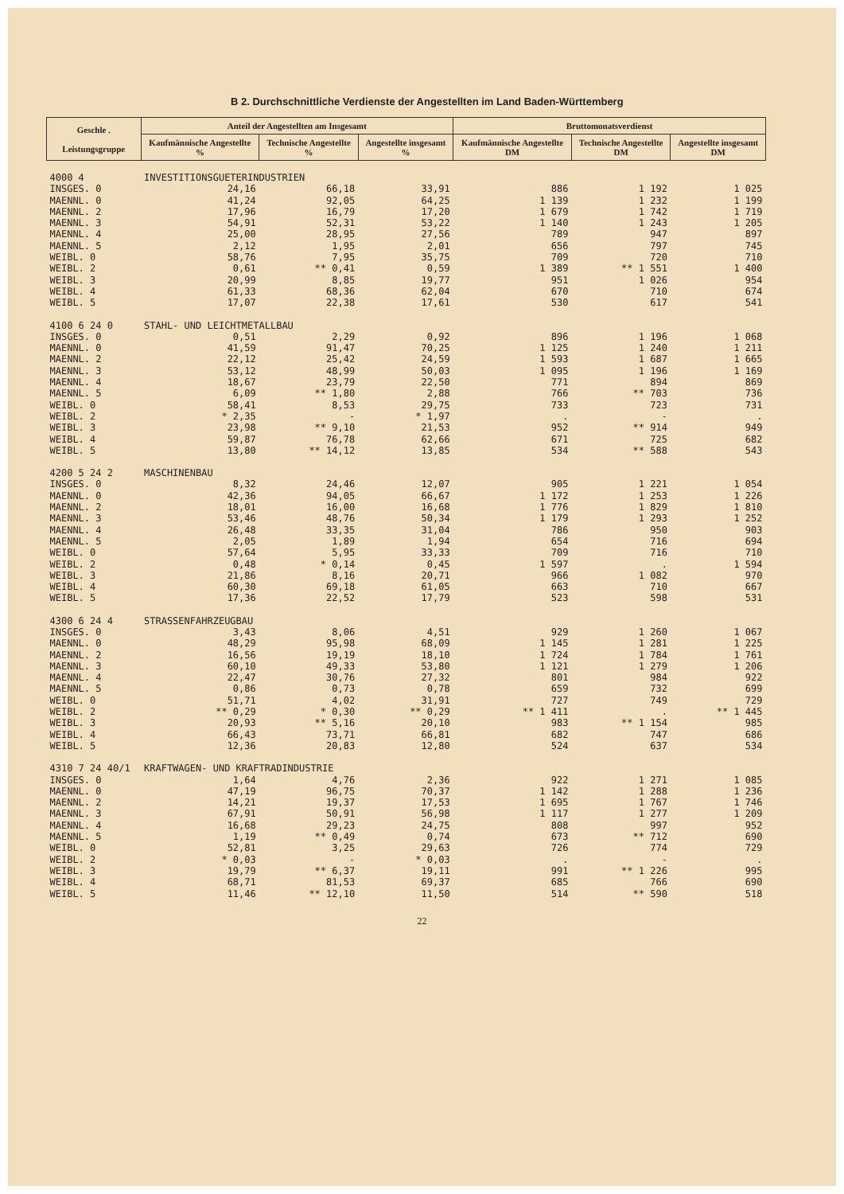B 2. Durchschnittliche Verdienste der Angestellten im Land Baden-Württemberg
| Geschle . Leistungsgruppe | Anteil der Angestellten am Insgesamt | | | Bruttomonatsverdienst | | |
| --- | --- | --- | --- | --- | --- | --- |
| | Kaufmännische Angestellte % | Technische Angestellte % | Angestellte insgesamt % | Kaufmännische Angestellte DM | Technische Angestellte DM | Angestellte insgesamt DM |
| 4000 4 | INVESTITIONSGUETERINDUSTRIEN | | | | | |
| INSGES. 0 | 24,16 | 66,18 | 33,91 | 886 | 1 192 | 1 025 |
| MAENNL. 0 | 41,24 | 92,05 | 64,25 | 1 139 | 1 232 | 1 199 |
| MAENNL. 2 | 17,96 | 16,79 | 17,20 | 1 679 | 1 742 | 1 719 |
| MAENNL. 3 | 54,91 | 52,31 | 53,22 | 1 140 | 1 243 | 1 205 |
| MAENNL. 4 | 25,00 | 28,95 | 27,56 | 789 | 947 | 897 |
| MAENNL. 5 | 2,12 | 1,95 | 2,01 | 656 | 797 | 745 |
| WEIBL. 0 | 58,76 | 7,95 | 35,75 | 709 | 720 | 710 |
| WEIBL. 2 | 0,61 | ** 0,41 | 0,59 | 1 389 | ** 1 551 | 1 400 |
| WEIBL. 3 | 20,99 | 8,85 | 19,77 | 951 | 1 026 | 954 |
| WEIBL. 4 | 61,33 | 68,36 | 62,04 | 670 | 710 | 674 |
| WEIBL. 5 | 17,07 | 22,38 | 17,61 | 530 | 617 | 541 |
| 4100 6 24 0 | STAHL- UND LEICHTMETALLBAU | | | | | |
| INSGES. 0 | 0,51 | 2,29 | 0,92 | 896 | 1 196 | 1 068 |
| MAENNL. 0 | 41,59 | 91,47 | 70,25 | 1 125 | 1 240 | 1 211 |
| MAENNL. 2 | 22,12 | 25,42 | 24,59 | 1 593 | 1 687 | 1 665 |
| MAENNL. 3 | 53,12 | 48,99 | 50,03 | 1 095 | 1 196 | 1 169 |
| MAENNL. 4 | 18,67 | 23,79 | 22,50 | 771 | 894 | 869 |
| MAENNL. 5 | 6,09 | ** 1,80 | 2,88 | 766 | ** 703 | 736 |
| WEIBL. 0 | 58,41 | 8,53 | 29,75 | 733 | 723 | 731 |
| WEIBL. 2 | * 2,35 | - | * 1,97 | . | - | . |
| WEIBL. 3 | 23,98 | ** 9,10 | 21,53 | 952 | ** 914 | 949 |
| WEIBL. 4 | 59,87 | 76,78 | 62,66 | 671 | 725 | 682 |
| WEIBL. 5 | 13,80 | ** 14,12 | 13,85 | 534 | ** 588 | 543 |
| 4200 5 24 2 | MASCHINENBAU | | | | | |
| INSGES. 0 | 8,32 | 24,46 | 12,07 | 905 | 1 221 | 1 054 |
| MAENNL. 0 | 42,36 | 94,05 | 66,67 | 1 172 | 1 253 | 1 226 |
| MAENNL. 2 | 18,01 | 16,00 | 16,68 | 1 776 | 1 829 | 1 810 |
| MAENNL. 3 | 53,46 | 48,76 | 50,34 | 1 179 | 1 293 | 1 252 |
| MAENNL. 4 | 26,48 | 33,35 | 31,04 | 786 | 950 | 903 |
| MAENNL. 5 | 2,05 | 1,89 | 1,94 | 654 | 716 | 694 |
| WEIBL. 0 | 57,64 | 5,95 | 33,33 | 709 | 716 | 710 |
| WEIBL. 2 | 0,48 | * 0,14 | 0,45 | 1 597 | . | 1 594 |
| WEIBL. 3 | 21,86 | 8,16 | 20,71 | 966 | 1 082 | 970 |
| WEIBL. 4 | 60,30 | 69,18 | 61,05 | 663 | 710 | 667 |
| WEIBL. 5 | 17,36 | 22,52 | 17,79 | 523 | 598 | 531 |
| 4300 6 24 4 | STRASSENFAHRZEUGBAU | | | | | |
| INSGES. 0 | 3,43 | 8,06 | 4,51 | 929 | 1 260 | 1 067 |
| MAENNL. 0 | 48,29 | 95,98 | 68,09 | 1 145 | 1 281 | 1 225 |
| MAENNL. 2 | 16,56 | 19,19 | 18,10 | 1 724 | 1 784 | 1 761 |
| MAENNL. 3 | 60,10 | 49,33 | 53,80 | 1 121 | 1 279 | 1 206 |
| MAENNL. 4 | 22,47 | 30,76 | 27,32 | 801 | 984 | 922 |
| MAENNL. 5 | 0,86 | 0,73 | 0,78 | 659 | 732 | 699 |
| WEIBL. 0 | 51,71 | 4,02 | 31,91 | 727 | 749 | 729 |
| WEIBL. 2 | ** 0,29 | * 0,30 | ** 0,29 | ** 1 411 | . | ** 1 445 |
| WEIBL. 3 | 20,93 | ** 5,16 | 20,10 | 983 | ** 1 154 | 985 |
| WEIBL. 4 | 66,43 | 73,71 | 66,81 | 682 | 747 | 686 |
| WEIBL. 5 | 12,36 | 20,83 | 12,80 | 524 | 637 | 534 |
| 4310 7 24 40/1 | KRAFTWAGEN- UND KRAFTRADINDUSTRIE | | | | | |
| INSGES. 0 | 1,64 | 4,76 | 2,36 | 922 | 1 271 | 1 085 |
| MAENNL. 0 | 47,19 | 96,75 | 70,37 | 1 142 | 1 288 | 1 236 |
| MAENNL. 2 | 14,21 | 19,37 | 17,53 | 1 695 | 1 767 | 1 746 |
| MAENNL. 3 | 67,91 | 50,91 | 56,98 | 1 117 | 1 277 | 1 209 |
| MAENNL. 4 | 16,68 | 29,23 | 24,75 | 808 | 997 | 952 |
| MAENNL. 5 | 1,19 | ** 0,49 | 0,74 | 673 | ** 712 | 690 |
| WEIBL. 0 | 52,81 | 3,25 | 29,63 | 726 | 774 | 729 |
| WEIBL. 2 | * 0,03 | - | * 0,03 | . | - | . |
| WEIBL. 3 | 19,79 | ** 6,37 | 19,11 | 991 | ** 1 226 | 995 |
| WEIBL. 4 | 68,71 | 81,53 | 69,37 | 685 | 766 | 690 |
| WEIBL. 5 | 11,46 | ** 12,10 | 11,50 | 514 | ** 590 | 518 |
22